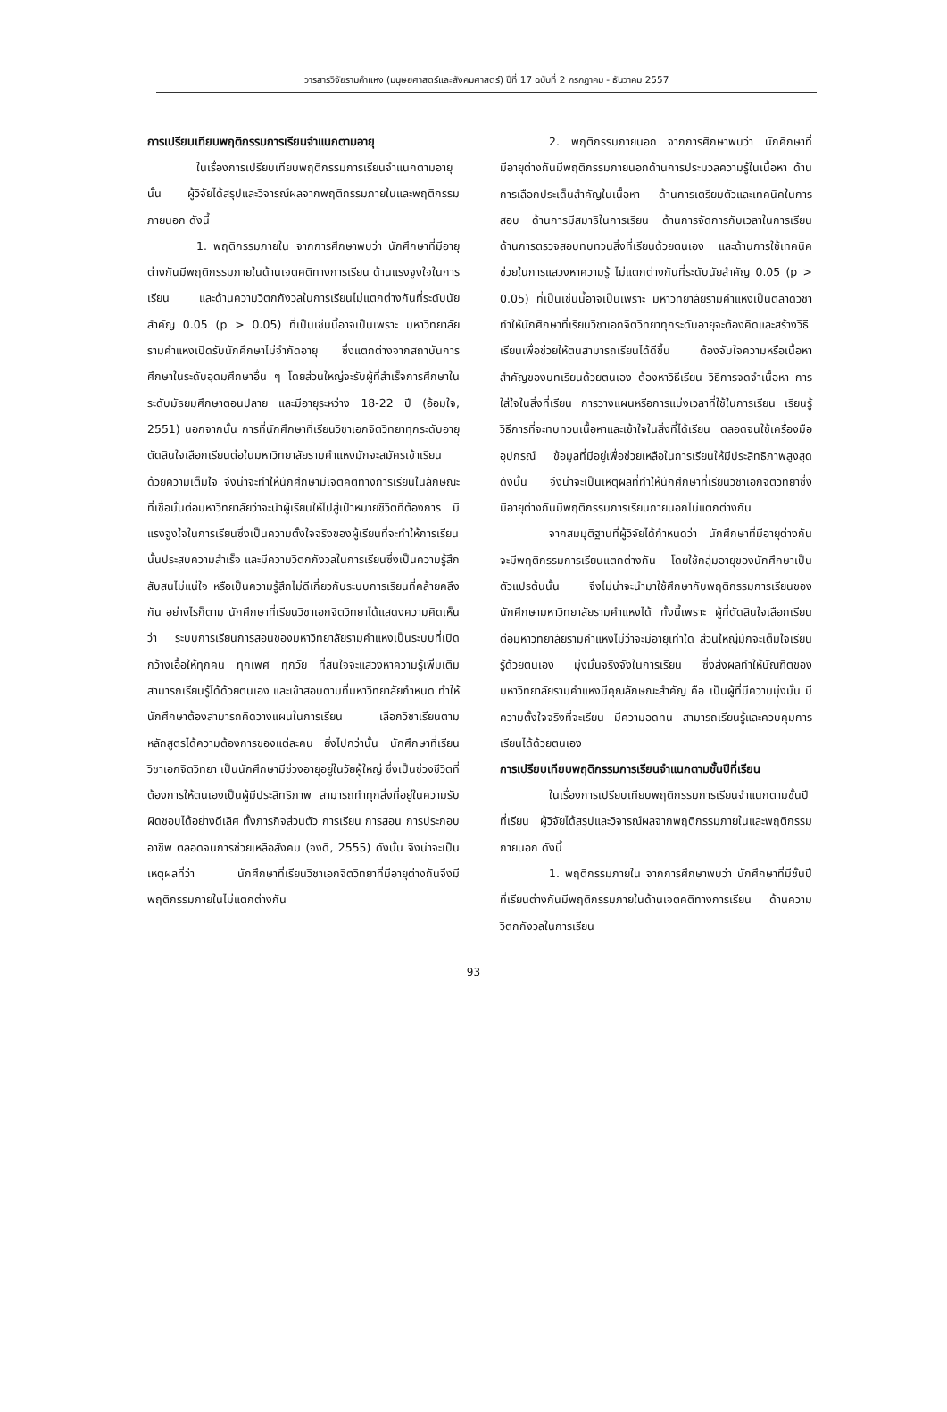วารสารวิจัยรามคำแหง (มนุษยศาสตร์และสังคมศาสตร์) ปีที่ 17 ฉบับที่ 2 กรกฎาคม - ธันวาคม 2557
การเปรียบเทียบพฤติกรรมการเรียนจำแนกตามอายุ
ในเรื่องการเปรียบเทียบพฤติกรรมการเรียนจำแนกตามอายุนั้น ผู้วิจัยได้สรุปและวิจารณ์ผลจากพฤติกรรมภายในและพฤติกรรมภายนอก ดังนี้
1. พฤติกรรมภายใน จากการศึกษาพบว่า นักศึกษาที่มีอายุต่างกันมีพฤติกรรมภายในด้านเจตคติทางการเรียน ด้านแรงจูงใจในการเรียน และด้านความวิตกกังวลในการเรียนไม่แตกต่างกันที่ระดับนัยสำคัญ 0.05 (p > 0.05) ที่เป็นเช่นนี้อาจเป็นเพราะ มหาวิทยาลัยรามคำแหงเปิดรับนักศึกษาไม่จำกัดอายุ ซึ่งแตกต่างจากสถาบันการศึกษาในระดับอุดมศึกษาอื่น ๆ โดยส่วนใหญ่จะรับผู้ที่สำเร็จการศึกษาในระดับมัธยมศึกษาตอนปลาย และมีอายุระหว่าง 18-22 ปี (อ้อมใจ, 2551) นอกจากนั้น การที่นักศึกษาที่เรียนวิชาเอกจิตวิทยาทุกระดับอายุตัดสินใจเลือกเรียนต่อในมหาวิทยาลัยรามคำแหงมักจะสมัครเข้าเรียนด้วยความเต็มใจ จึงน่าจะทำให้นักศึกษามีเจตคติทางการเรียนในลักษณะที่เชื่อมั่นต่อมหาวิทยาลัยว่าจะนำผู้เรียนให้ไปสู่เป้าหมายชีวิตที่ต้องการ มีแรงจูงใจในการเรียนซึ่งเป็นความตั้งใจจริงของผู้เรียนที่จะทำให้การเรียนนั้นประสบความสำเร็จ และมีความวิตกกังวลในการเรียนซึ่งเป็นความรู้สึกสับสนไม่แน่ใจ หรือเป็นความรู้สึกไม่ดีเกี่ยวกับระบบการเรียนที่คล้ายคลึงกัน อย่างไรก็ตาม นักศึกษาที่เรียนวิชาเอกจิตวิทยาได้แสดงความคิดเห็นว่า ระบบการเรียนการสอนของมหาวิทยาลัยรามคำแหงเป็นระบบที่เปิดกว้างเอื้อให้ทุกคน ทุกเพศ ทุกวัย ที่สนใจจะแสวงหาความรู้เพิ่มเติม สามารถเรียนรู้ได้ด้วยตนเอง และเข้าสอบตามที่มหาวิทยาลัยกำหนด ทำให้นักศึกษาต้องสามารถคิดวางแผนในการเรียน เลือกวิชาเรียนตามหลักสูตรได้ความต้องการของแต่ละคน ยิ่งไปกว่านั้น นักศึกษาที่เรียนวิชาเอกจิตวิทยา เป็นนักศึกษามีช่วงอายุอยู่ในวัยผู้ใหญ่ ซึ่งเป็นช่วงชีวิตที่ต้องการให้ตนเองเป็นผู้มีประสิทธิภาพ สามารถทำทุกสิ่งที่อยู่ในความรับผิดชอบได้อย่างดีเลิศ ทั้งภารกิจส่วนตัว การเรียน การสอน การประกอบอาชีพ ตลอดจนการช่วยเหลือสังคม (จงดี, 2555) ดังนั้น จึงน่าจะเป็นเหตุผลที่ว่า นักศึกษาที่เรียนวิชาเอกจิตวิทยาที่มีอายุต่างกันจึงมีพฤติกรรมภายในไม่แตกต่างกัน
2. พฤติกรรมภายนอก จากการศึกษาพบว่า นักศึกษาที่มีอายุต่างกันมีพฤติกรรมภายนอกด้านการประมวลความรู้ในเนื้อหา ด้านการเลือกประเด็นสำคัญในเนื้อหา ด้านการเตรียมตัวและเทคนิคในการสอบ ด้านการมีสมาธิในการเรียน ด้านการจัดการกับเวลาในการเรียน ด้านการตรวจสอบทบทวนสิ่งที่เรียนด้วยตนเอง และด้านการใช้เทคนิคช่วยในการแสวงหาความรู้ ไม่แตกต่างกันที่ระดับนัยสำคัญ 0.05 (p > 0.05) ที่เป็นเช่นนี้อาจเป็นเพราะ มหาวิทยาลัยรามคำแหงเป็นตลาดวิชา ทำให้นักศึกษาที่เรียนวิชาเอกจิตวิทยาทุกระดับอายุจะต้องคิดและสร้างวิธีเรียนเพื่อช่วยให้ตนสามารถเรียนได้ดีขึ้น ต้องจับใจความหรือเนื้อหาสำคัญของบทเรียนด้วยตนเอง ต้องหาวิธีเรียน วิธีการจดจำเนื้อหา การใส่ใจในสิ่งที่เรียน การวางแผนหรือการแบ่งเวลาที่ใช้ในการเรียน เรียนรู้วิธีการที่จะทบทวนเนื้อหาและเข้าใจในสิ่งที่ได้เรียน ตลอดจนใช้เครื่องมือ อุปกรณ์ ข้อมูลที่มีอยู่เพื่อช่วยเหลือในการเรียนให้มีประสิทธิภาพสูงสุด ดังนั้น จึงน่าจะเป็นเหตุผลที่ทำให้นักศึกษาที่เรียนวิชาเอกจิตวิทยาซึ่งมีอายุต่างกันมีพฤติกรรมการเรียนภายนอกไม่แตกต่างกัน
จากสมมุติฐานที่ผู้วิจัยได้กำหนดว่า นักศึกษาที่มีอายุต่างกันจะมีพฤติกรรมการเรียนแตกต่างกัน โดยใช้กลุ่มอายุของนักศึกษาเป็นตัวแปรต้นนั้น จึงไม่น่าจะนำมาใช้ศึกษากับพฤติกรรมการเรียนของนักศึกษามหาวิทยาลัยรามคำแหงได้ ทั้งนี้เพราะ ผู้ที่ตัดสินใจเลือกเรียนต่อมหาวิทยาลัยรามคำแหงไม่ว่าจะมีอายุเท่าใด ส่วนใหญ่มักจะเต็มใจเรียนรู้ด้วยตนเอง มุ่งมั่นจริงจังในการเรียน ซึ่งส่งผลทำให้บัณฑิตของมหาวิทยาลัยรามคำแหงมีคุณลักษณะสำคัญ คือ เป็นผู้ที่มีความมุ่งมั่น มีความตั้งใจจริงที่จะเรียน มีความอดทน สามารถเรียนรู้และควบคุมการเรียนได้ด้วยตนเอง
การเปรียบเทียบพฤติกรรมการเรียนจำแนกตามชั้นปีที่เรียน
ในเรื่องการเปรียบเทียบพฤติกรรมการเรียนจำแนกตามชั้นปีที่เรียน ผู้วิจัยได้สรุปและวิจารณ์ผลจากพฤติกรรมภายในและพฤติกรรมภายนอก ดังนี้
1. พฤติกรรมภายใน จากการศึกษาพบว่า นักศึกษาที่มีชั้นปีที่เรียนต่างกันมีพฤติกรรมภายในด้านเจตคติทางการเรียน ด้านความวิตกกังวลในการเรียน
93